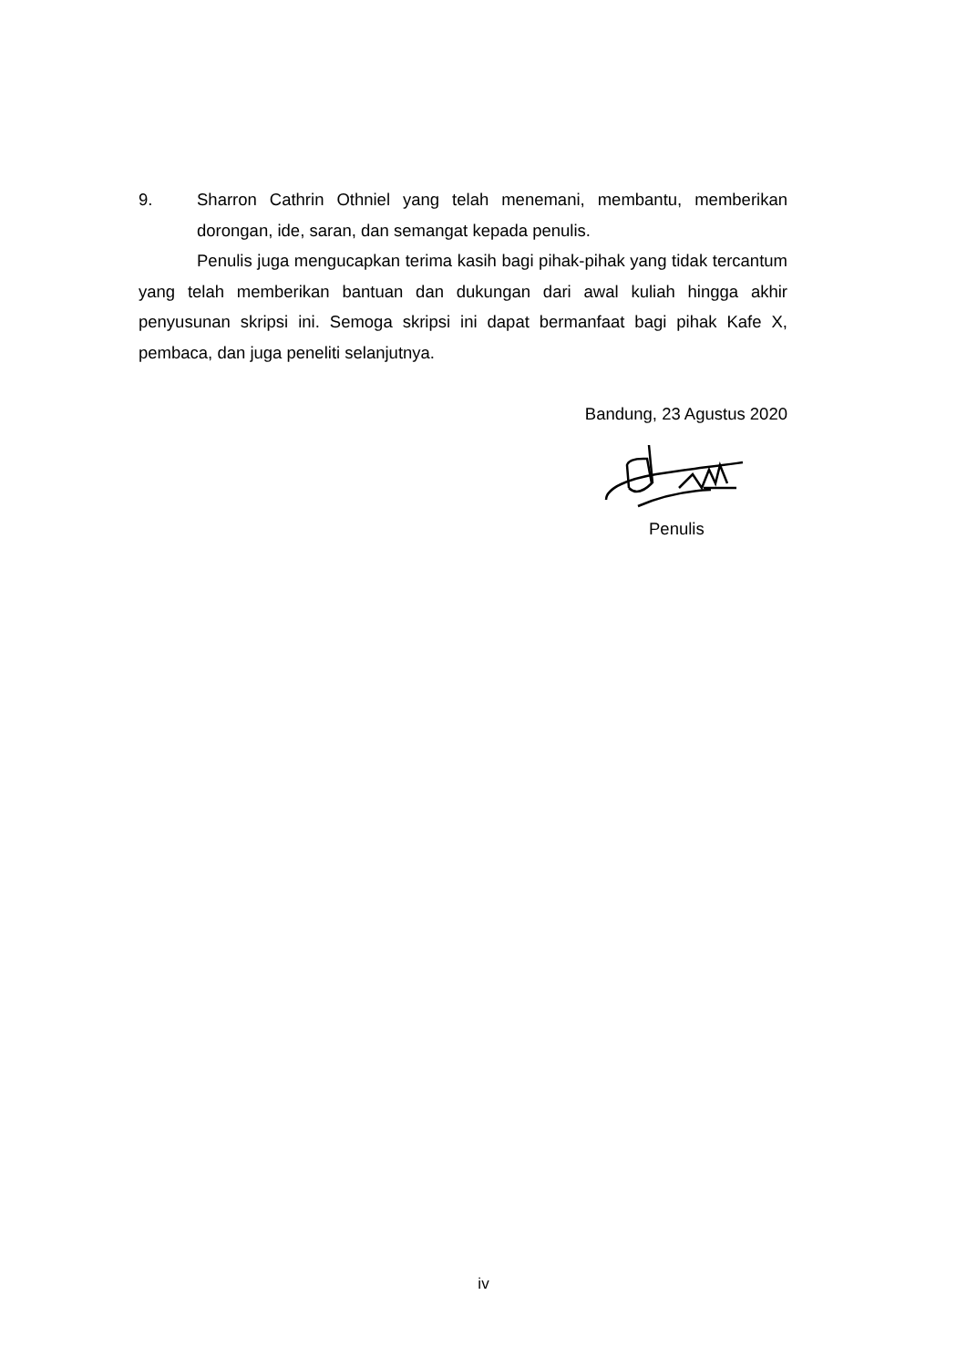9. Sharron Cathrin Othniel yang telah menemani, membantu, memberikan dorongan, ide, saran, dan semangat kepada penulis.
Penulis juga mengucapkan terima kasih bagi pihak-pihak yang tidak tercantum yang telah memberikan bantuan dan dukungan dari awal kuliah hingga akhir penyusunan skripsi ini. Semoga skripsi ini dapat bermanfaat bagi pihak Kafe X, pembaca, dan juga peneliti selanjutnya.
Bandung, 23 Agustus 2020
Penulis
iv